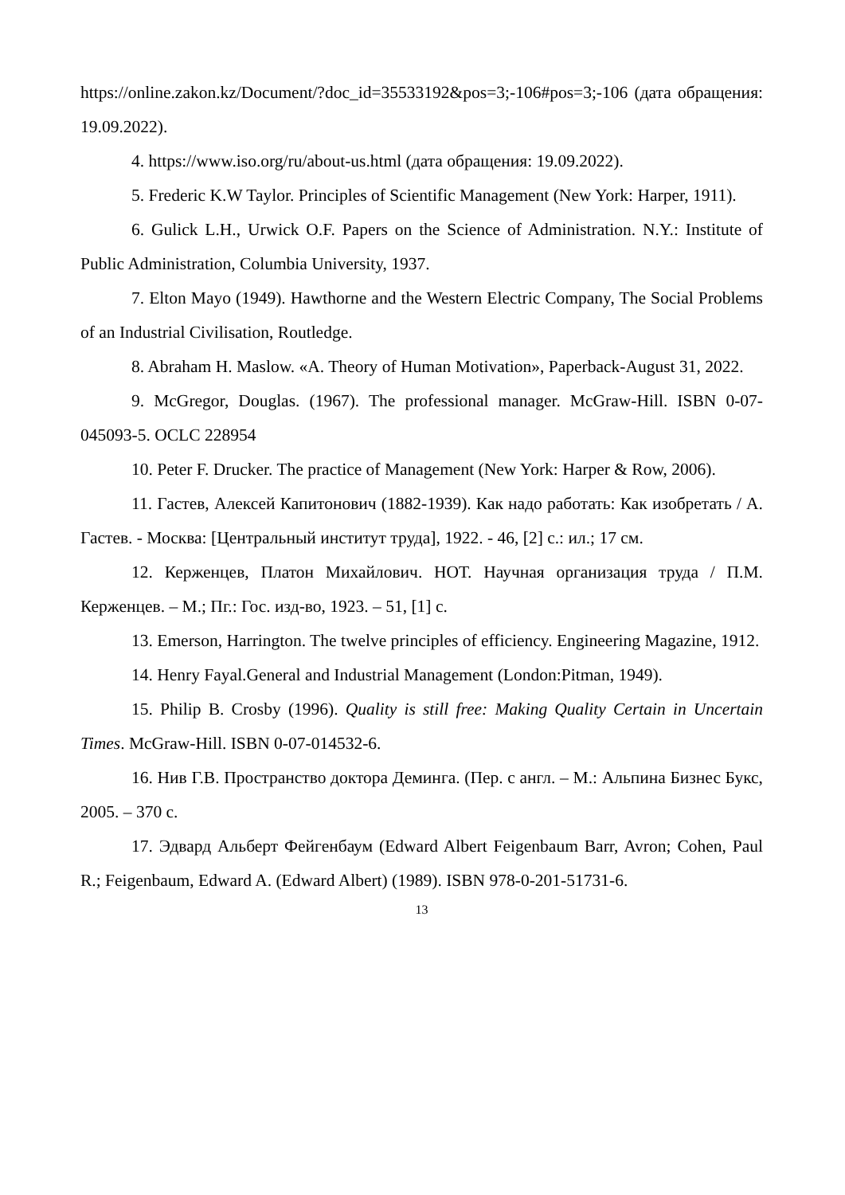https://online.zakon.kz/Document/?doc_id=35533192&pos=3;-106#pos=3;-106 (дата обращения: 19.09.2022).
4. https://www.iso.org/ru/about-us.html (дата обращения: 19.09.2022).
5. Frederic K.W Taylor. Principles of Scientific Management (New York: Harper, 1911).
6. Gulick L.H., Urwick O.F. Papers on the Science of Administration. N.Y.: Institute of Public Administration, Columbia University, 1937.
7. Elton Mayo (1949). Hawthorne and the Western Electric Company, The Social Problems of an Industrial Civilisation, Routledge.
8. Abraham H. Maslow. «A. Theory of Human Motivation», Paperback-August 31, 2022.
9. McGregor, Douglas. (1967). The professional manager. McGraw-Hill. ISBN 0-07-045093-5. OCLC 228954
10. Peter F. Drucker. The practice of Management (New York: Harper & Row, 2006).
11. Гастев, Алексей Капитонович (1882-1939). Как надо работать: Как изобретать / А. Гастев. - Москва: [Центральный институт труда], 1922. - 46, [2] с.: ил.; 17 см.
12. Керженцев, Платон Михайлович. НОТ. Научная организация труда / П.М. Керженцев. – М.; Пг.: Гос. изд-во, 1923. – 51, [1] с.
13. Emerson, Harrington. The twelve principles of efficiency. Engineering Magazine, 1912.
14. Henry Fayal.General and Industrial Management (London:Pitman, 1949).
15. Philip B. Crosby (1996). Quality is still free: Making Quality Certain in Uncertain Times. McGraw-Hill. ISBN 0-07-014532-6.
16. Нив Г.В. Пространство доктора Деминга. (Пер. с англ. – М.: Альпина Бизнес Букс, 2005. – 370 с.
17. Эдвард Альберт Фейгенбаум (Edward Albert Feigenbaum Barr, Avron; Cohen, Paul R.; Feigenbaum, Edward A. (Edward Albert) (1989). ISBN 978-0-201-51731-6.
13